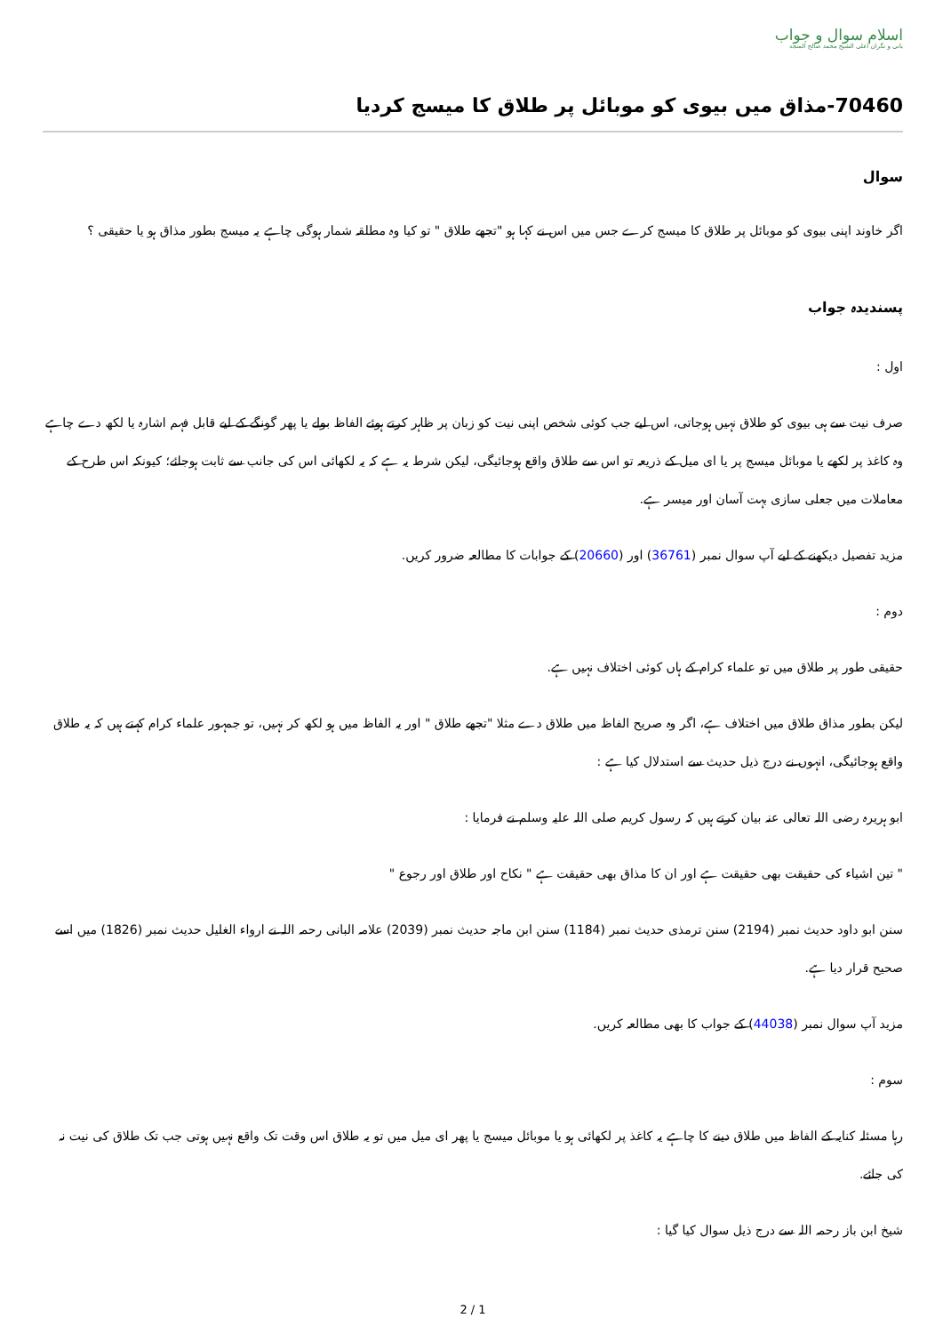اسلام سوال و جواب
بانی و نگران اعلی الشیخ محمد صالح المنجد
70460-مذاق میں بیوی کو موبائل پر طلاق کا میسج کردیا
سوال
اگر خاوند اپنی بیوی کو موبائل پر طلاق کا میسج کرے جس میں اس نے کہا ہو "تجھے طلاق " تو کیا وہ مطلقہ شمار ہوگی چاہے یہ میسج بطور مذاق ہو یا حقیقی ؟
پسندیدہ جواب
اول :
صرف نیت سے ہی بیوی کو طلاق نہیں ہوجاتی، اس لیے جب کوئی شخص اپنی نیت کو زبان پر ظاہر کرتے ہوئے الفاظ بولے یا پھر گونگے کے لیے قابل فہم اشارہ یا لکھ دے چاہے وہ کاغذ پر لکھے یا موبائل میسج پر یا ای میل کے ذریعہ تو اس سے طلاق واقع ہوجائیگی، لیکن شرط یہ ہے کہ یہ لکھائی اس کی جانب سے ثابت ہوجائے؛ کیونکہ اس طرح کے معاملات میں جعلی سازی بہت آسان اور میسر ہے.
مزید تفصیل دیکھنے کے لیے آپ سوال نمبر (36761) اور (20660) کے جوابات کا مطالعہ ضرور کریں.
دوم :
حقیقی طور پر طلاق میں تو علماء کرام کے ہاں کوئی اختلاف نہیں ہے.
لیکن بطور مذاق طلاق میں اختلاف ہے، اگر وہ صریح الفاظ میں طلاق دے مثلا "تجھے طلاق " اور یہ الفاظ میں ہو لکھ کر نہیں، تو جمہور علماء کرام کہتے ہیں کہ یہ طلاق واقع ہوجائیگی، انہوں نے درج ذیل حدیث سے استدلال کیا ہے :
ابو ہریرہ رضی اللہ تعالی عنہ بیان کرتے ہیں کہ رسول کریم صلی اللہ علیہ وسلم نے فرمایا :
" تین اشیاء کی حقیقت بھی حقیقت ہے اور ان کا مذاق بھی حقیقت ہے " نکاح اور طلاق اور رجوع "
سنن ابو داود حدیث نمبر (2194) سنن ترمذی حدیث نمبر (1184) سنن ابن ماجہ حدیث نمبر (2039) علامہ البانی رحمہ اللہ نے ارواء الغلیل حدیث نمبر (1826) میں اسے صحیح قرار دیا ہے.
مزید آپ سوال نمبر (44038) کے جواب کا بھی مطالعہ کریں.
سوم :
رہا مسئلہ کنایہ کے الفاظ میں طلاق دینے کا چاہے یہ کاغذ پر لکھائی ہو یا موبائل میسج یا پھر ای میل میں تو یہ طلاق اس وقت تک واقع نہیں ہوتی جب تک طلاق کی نیت نہ کی جائے.
شیخ ابن باز رحمہ اللہ سے درج ذیل سوال کیا گیا :
2 / 1